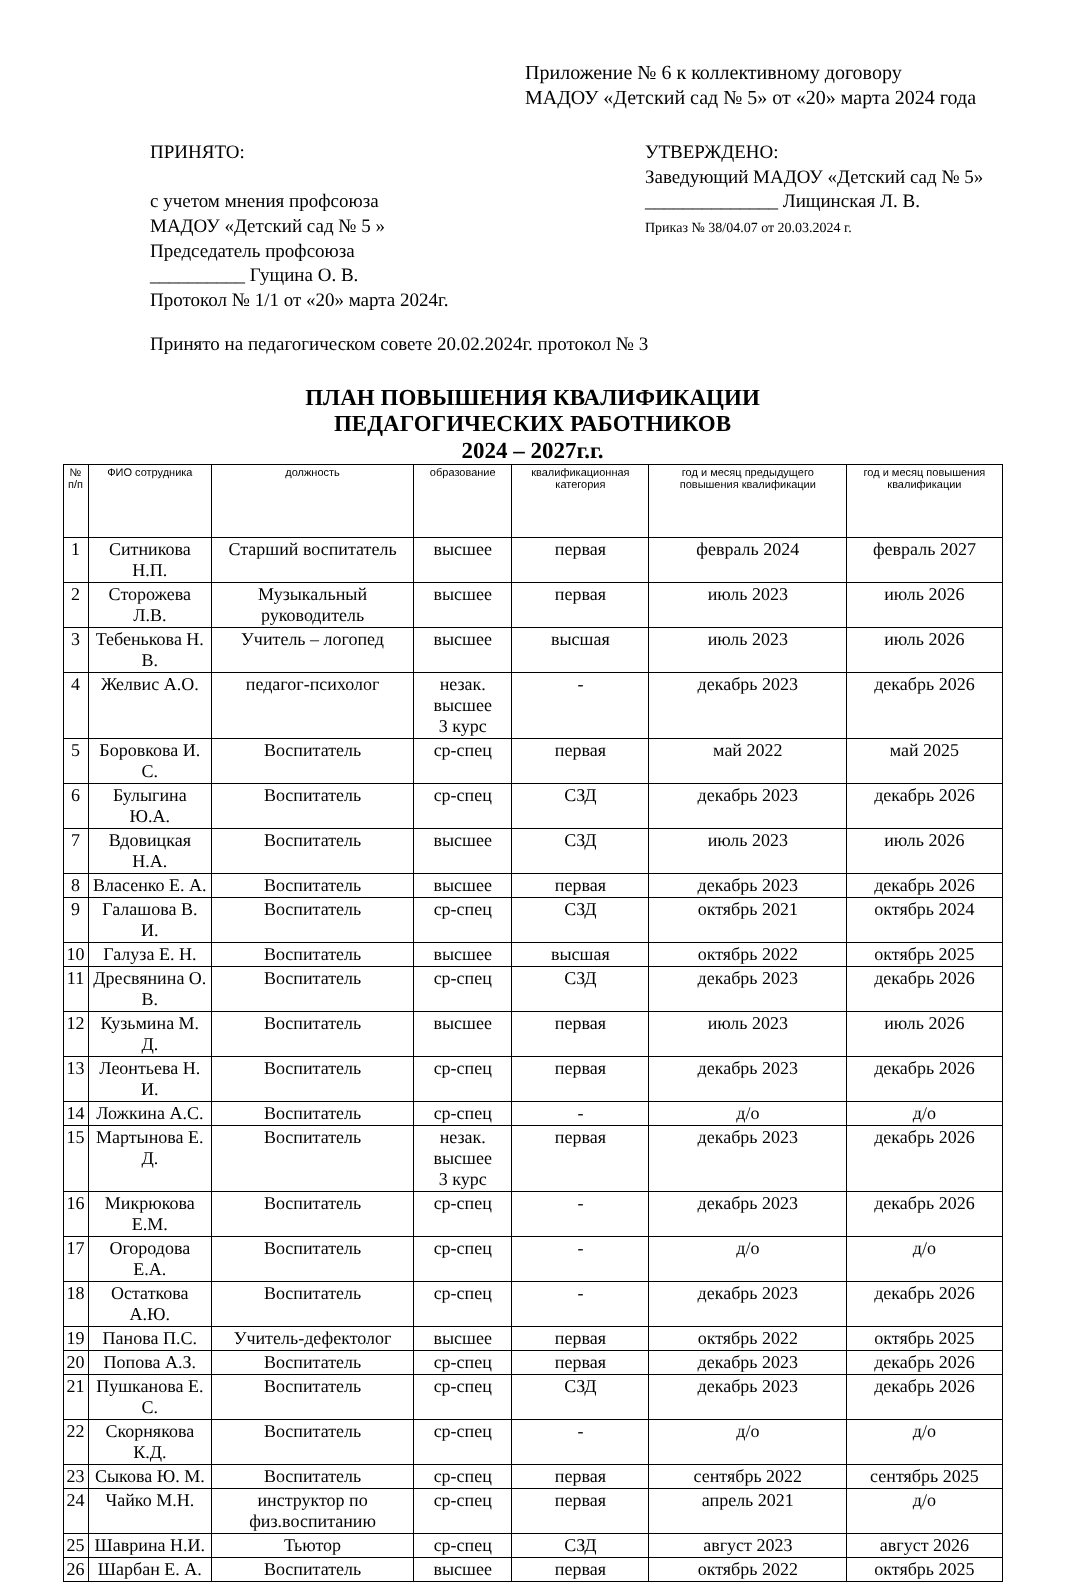Приложение № 6 к коллективному договору
МАДОУ «Детский сад № 5» от «20» марта 2024 года
ПРИНЯТО:
с учетом мнения профсоюза
МАДОУ «Детский сад № 5 »
Председатель профсоюза
__________ Гущина О. В.
Протокол № 1/1 от «20» марта 2024г.
УТВЕРЖДЕНО:
Заведующий МАДОУ «Детский сад № 5»
______________ Лищинская Л. В.
Приказ № 38/04.07 от 20.03.2024 г.
Принято на педагогическом совете 20.02.2024г. протокол № 3
ПЛАН ПОВЫШЕНИЯ КВАЛИФИКАЦИИ
ПЕДАГОГИЧЕСКИХ РАБОТНИКОВ
2024 – 2027г.г.
| № п/п | ФИО сотрудника | должность | образование | квалификационная категория | год и месяц предыдущего повышения квалификации | год и месяц повышения квалификации |
| --- | --- | --- | --- | --- | --- | --- |
| 1 | Ситникова Н.П. | Старший воспитатель | высшее | первая | февраль 2024 | февраль 2027 |
| 2 | Сторожева Л.В. | Музыкальный руководитель | высшее | первая | июль 2023 | июль 2026 |
| 3 | Тебенькова Н. В. | Учитель – логопед | высшее | высшая | июль 2023 | июль 2026 |
| 4 | Желвис А.О. | педагог-психолог | незак. высшее 3 курс | - | декабрь 2023 | декабрь 2026 |
| 5 | Боровкова И. С. | Воспитатель | ср-спец | первая | май 2022 | май 2025 |
| 6 | Булыгина Ю.А. | Воспитатель | ср-спец | СЗД | декабрь 2023 | декабрь 2026 |
| 7 | Вдовицкая Н.А. | Воспитатель | высшее | СЗД | июль 2023 | июль 2026 |
| 8 | Власенко Е. А. | Воспитатель | высшее | первая | декабрь 2023 | декабрь 2026 |
| 9 | Галашова В. И. | Воспитатель | ср-спец | СЗД | октябрь 2021 | октябрь 2024 |
| 10 | Галуза Е. Н. | Воспитатель | высшее | высшая | октябрь 2022 | октябрь 2025 |
| 11 | Дресвянина О. В. | Воспитатель | ср-спец | СЗД | декабрь 2023 | декабрь 2026 |
| 12 | Кузьмина М. Д. | Воспитатель | высшее | первая | июль 2023 | июль 2026 |
| 13 | Леонтьева Н. И. | Воспитатель | ср-спец | первая | декабрь 2023 | декабрь 2026 |
| 14 | Ложкина А.С. | Воспитатель | ср-спец | - | д/о | д/о |
| 15 | Мартынова Е. Д. | Воспитатель | незак. высшее 3 курс | первая | декабрь 2023 | декабрь 2026 |
| 16 | Микрюкова Е.М. | Воспитатель | ср-спец | - | декабрь 2023 | декабрь 2026 |
| 17 | Огородова Е.А. | Воспитатель | ср-спец | - | д/о | д/о |
| 18 | Остаткова А.Ю. | Воспитатель | ср-спец | - | декабрь 2023 | декабрь 2026 |
| 19 | Панова П.С. | Учитель-дефектолог | высшее | первая | октябрь 2022 | октябрь 2025 |
| 20 | Попова А.З. | Воспитатель | ср-спец | первая | декабрь 2023 | декабрь 2026 |
| 21 | Пушканова Е. С. | Воспитатель | ср-спец | СЗД | декабрь 2023 | декабрь 2026 |
| 22 | Скорнякова К.Д. | Воспитатель | ср-спец | - | д/о | д/о |
| 23 | Сыкова Ю. М. | Воспитатель | ср-спец | первая | сентябрь 2022 | сентябрь 2025 |
| 24 | Чайко М.Н. | инструктор по физ.воспитанию | ср-спец | первая | апрель 2021 | д/о |
| 25 | Шаврина Н.И. | Тьютор | ср-спец | СЗД | август 2023 | август 2026 |
| 26 | Шарбан Е. А. | Воспитатель | высшее | первая | октябрь 2022 | октябрь 2025 |